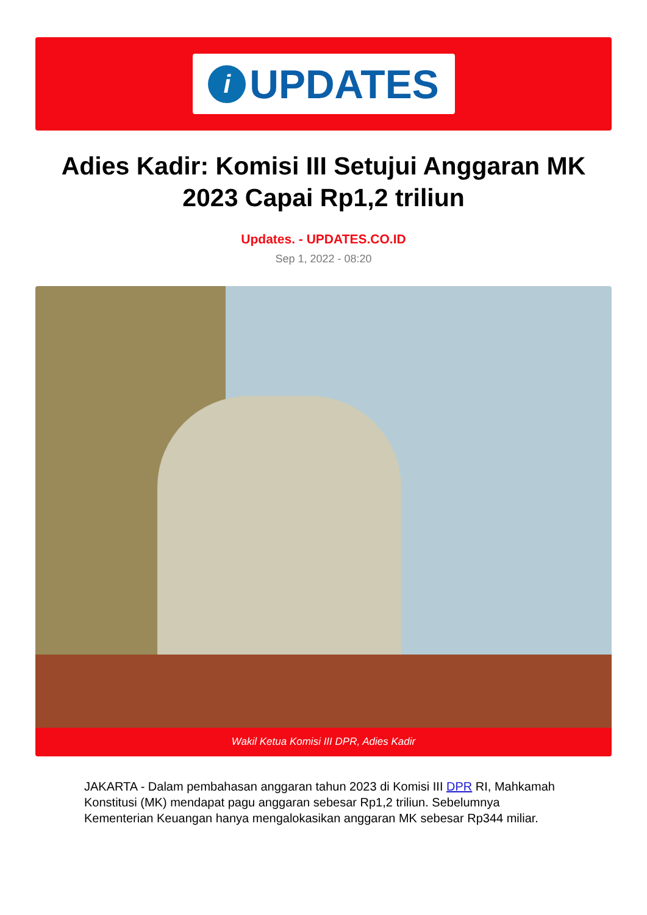i
UPDATES
Adies Kadir: Komisi III Setujui Anggaran MK 2023 Capai Rp1,2 triliun
Updates. - UPDATES.CO.ID
Sep 1, 2022 - 08:20
Wakil Ketua Komisi III DPR, Adies Kadir
JAKARTA - Dalam pembahasan anggaran tahun 2023 di Komisi III DPR RI, Mahkamah Konstitusi (MK) mendapat pagu anggaran sebesar Rp1,2 triliun. Sebelumnya Kementerian Keuangan hanya mengalokasikan anggaran MK sebesar Rp344 miliar.